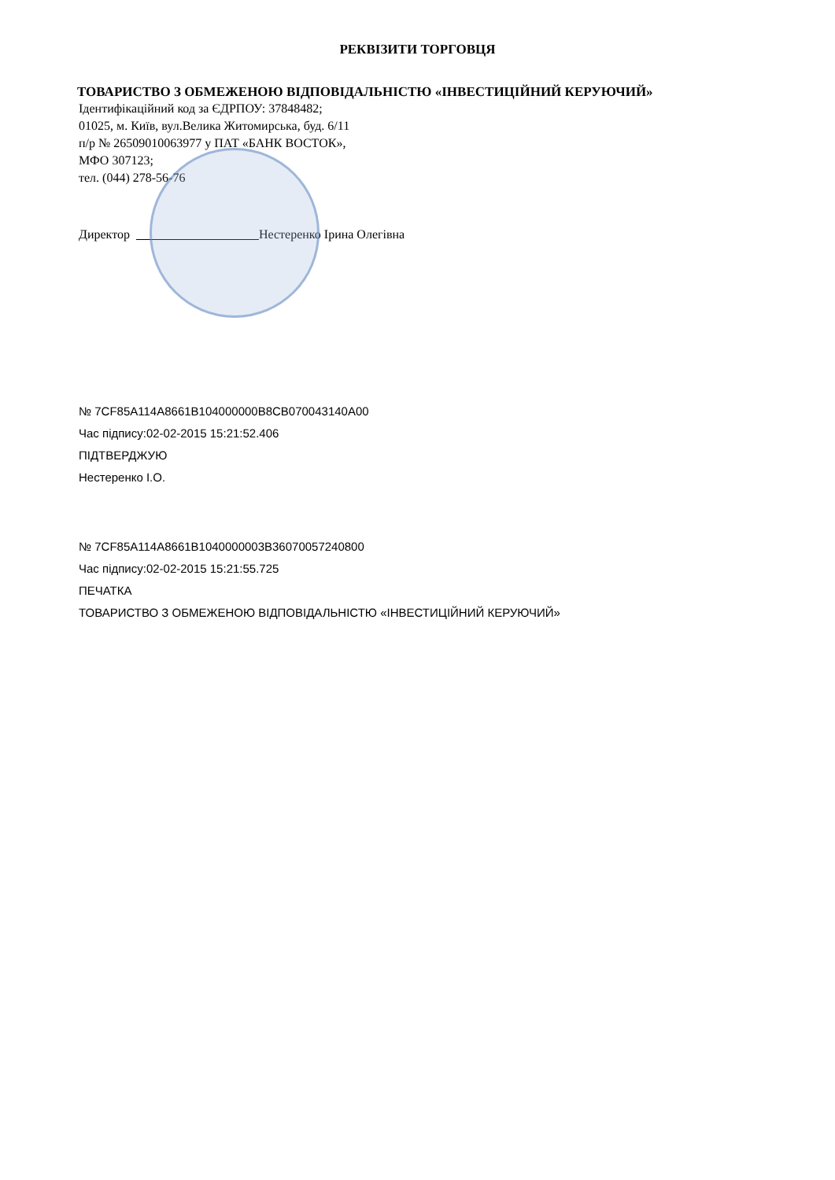РЕКВІЗИТИ ТОРГОВЦЯ
ТОВАРИСТВО З ОБМЕЖЕНОЮ ВІДПОВІДАЛЬНІСТЮ «ІНВЕСТИЦІЙНИЙ КЕРУЮЧИЙ»
Ідентифікаційний код за ЄДРПОУ: 37848482;
01025, м. Київ, вул.Велика Житомирська, буд. 6/11
п/р № 26509010063977 у ПАТ «БАНК ВОСТОК»,
МФО 307123;
тел. (044) 278-56-76
Директор Нестеренко Ірина Олегівна
№ 7CF85A114A8661B104000000B8CB070043140A00
Час підпису:02-02-2015 15:21:52.406
ПІДТВЕРДЖУЮ
Нестеренко І.О.
№ 7CF85A114A8661B1040000003B36070057240800
Час підпису:02-02-2015 15:21:55.725
ПЕЧАТКА
ТОВАРИСТВО З ОБМЕЖЕНОЮ ВІДПОВІДАЛЬНІСТЮ «ІНВЕСТИЦІЙНИЙ КЕРУЮЧИЙ»